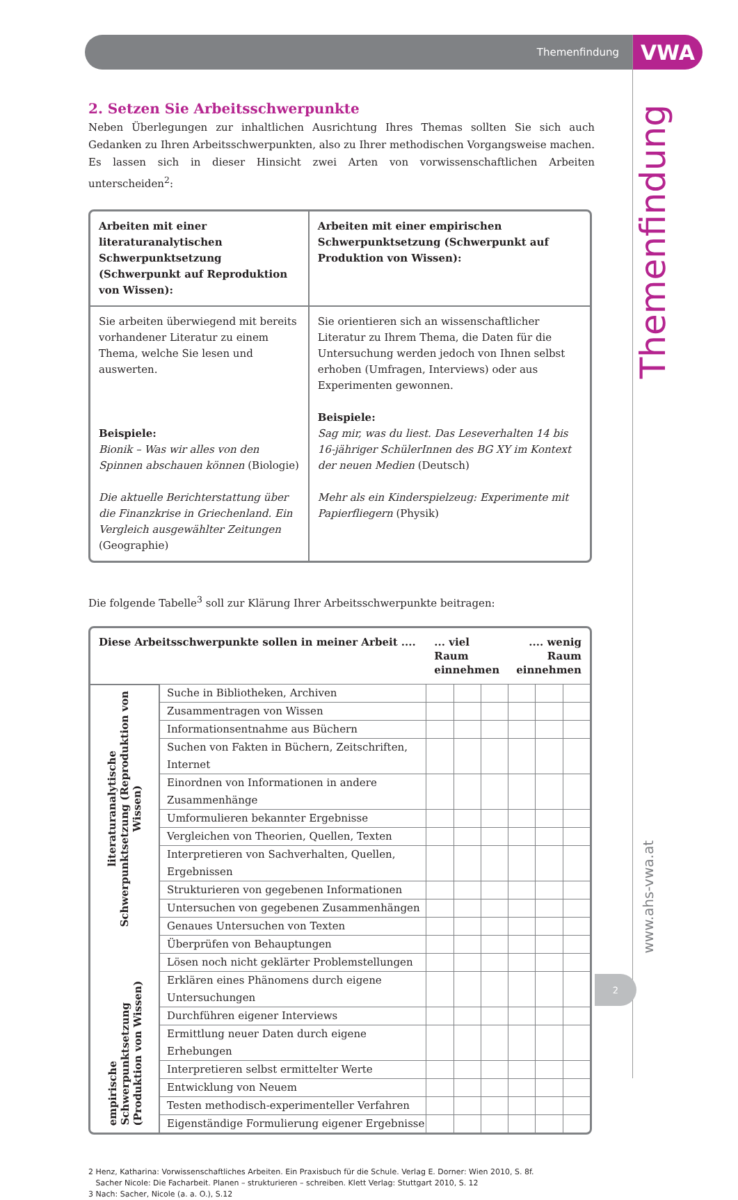Themenfindung
VWA
2. Setzen Sie Arbeitsschwerpunkte
Neben Überlegungen zur inhaltlichen Ausrichtung Ihres Themas sollten Sie sich auch Gedanken zu Ihren Arbeitsschwerpunkten, also zu Ihrer methodischen Vorgangsweise machen. Es lassen sich in dieser Hinsicht zwei Arten von vorwissenschaftlichen Arbeiten unterscheiden<sup>2</sup>:
| Arbeiten mit einer literaturanalytischen Schwerpunktsetzung (Schwerpunkt auf Reproduktion von Wissen): | Arbeiten mit einer empirischen Schwerpunktsetzung (Schwerpunkt auf Produktion von Wissen): |
| Sie arbeiten überwiegend mit bereits vorhandener Literatur zu einem Thema, welche Sie lesen und auswerten. Beispiele: Bionik – Was wir alles von den Spinnen abschauen können (Biologie) Die aktuelle Berichterstattung über die Finanzkrise in Griechenland. Ein Vergleich ausgewählter Zeitungen (Geographie) | Sie orientieren sich an wissenschaftlicher Literatur zu Ihrem Thema, die Daten für die Untersuchung werden jedoch von Ihnen selbst erhoben (Umfragen, Interviews) oder aus Experimenten gewonnen. Beispiele: Sag mir, was du liest. Das Leseverhalten 14 bis 16-jähriger SchülerInnen des BG XY im Kontext der neuen Medien (Deutsch) Mehr als ein Kinderspielzeug: Experimente mit Papierfliegern (Physik) |
Die folgende Tabelle<sup>3</sup> soll zur Klärung Ihrer Arbeitsschwerpunkte beitragen:
| Diese Arbeitsschwerpunkte sollen in meiner Arbeit .... | | ... viel Raum einnehmen | | | .... wenig Raum einnehmen | | |
| --- | --- | --- | --- | --- | --- | --- | --- |
| literaturanalytische Schwerpunktsetzung (Reproduktion von Wissen) | Suche in Bibliotheken, Archiven | | | | | | |
| | Zusammentragen von Wissen | | | | | | |
| | Informationsentnahme aus Büchern | | | | | | |
| | Suchen von Fakten in Büchern, Zeitschriften, Internet | | | | | | |
| | Einordnen von Informationen in andere Zusammenhänge | | | | | | |
| | Umformulieren bekannter Ergebnisse | | | | | | |
| | Vergleichen von Theorien, Quellen, Texten | | | | | | |
| | Interpretieren von Sachverhalten, Quellen, Ergebnissen | | | | | | |
| | Strukturieren von gegebenen Informationen | | | | | | |
| | Untersuchen von gegebenen Zusammenhängen | | | | | | |
| | Genaues Untersuchen von Texten | | | | | | |
| empirische Schwerpunktsetzung (Produktion von Wissen) | Überprüfen von Behauptungen | | | | | | |
| | Lösen noch nicht geklärter Problemstellungen | | | | | | |
| | Erklären eines Phänomens durch eigene Untersuchungen | | | | | | |
| | Durchführen eigener Interviews | | | | | | |
| | Ermittlung neuer Daten durch eigene Erhebungen | | | | | | |
| | Interpretieren selbst ermittelter Werte | | | | | | |
| | Entwicklung von Neuem | | | | | | |
| | Testen methodisch-experimenteller Verfahren | | | | | | |
| | Eigenständige Formulierung eigener Ergebnisse | | | | | | |
2 Henz, Katharina: Vorwissenschaftliches Arbeiten. Ein Praxisbuch für die Schule. Verlag E. Dorner: Wien 2010, S. 8f.
Sacher Nicole: Die Facharbeit. Planen – strukturieren – schreiben. Klett Verlag: Stuttgart 2010, S. 12
3 Nach: Sacher, Nicole (a. a. O.), S.12
Themenfindung
www.ahs-vwa.at
2